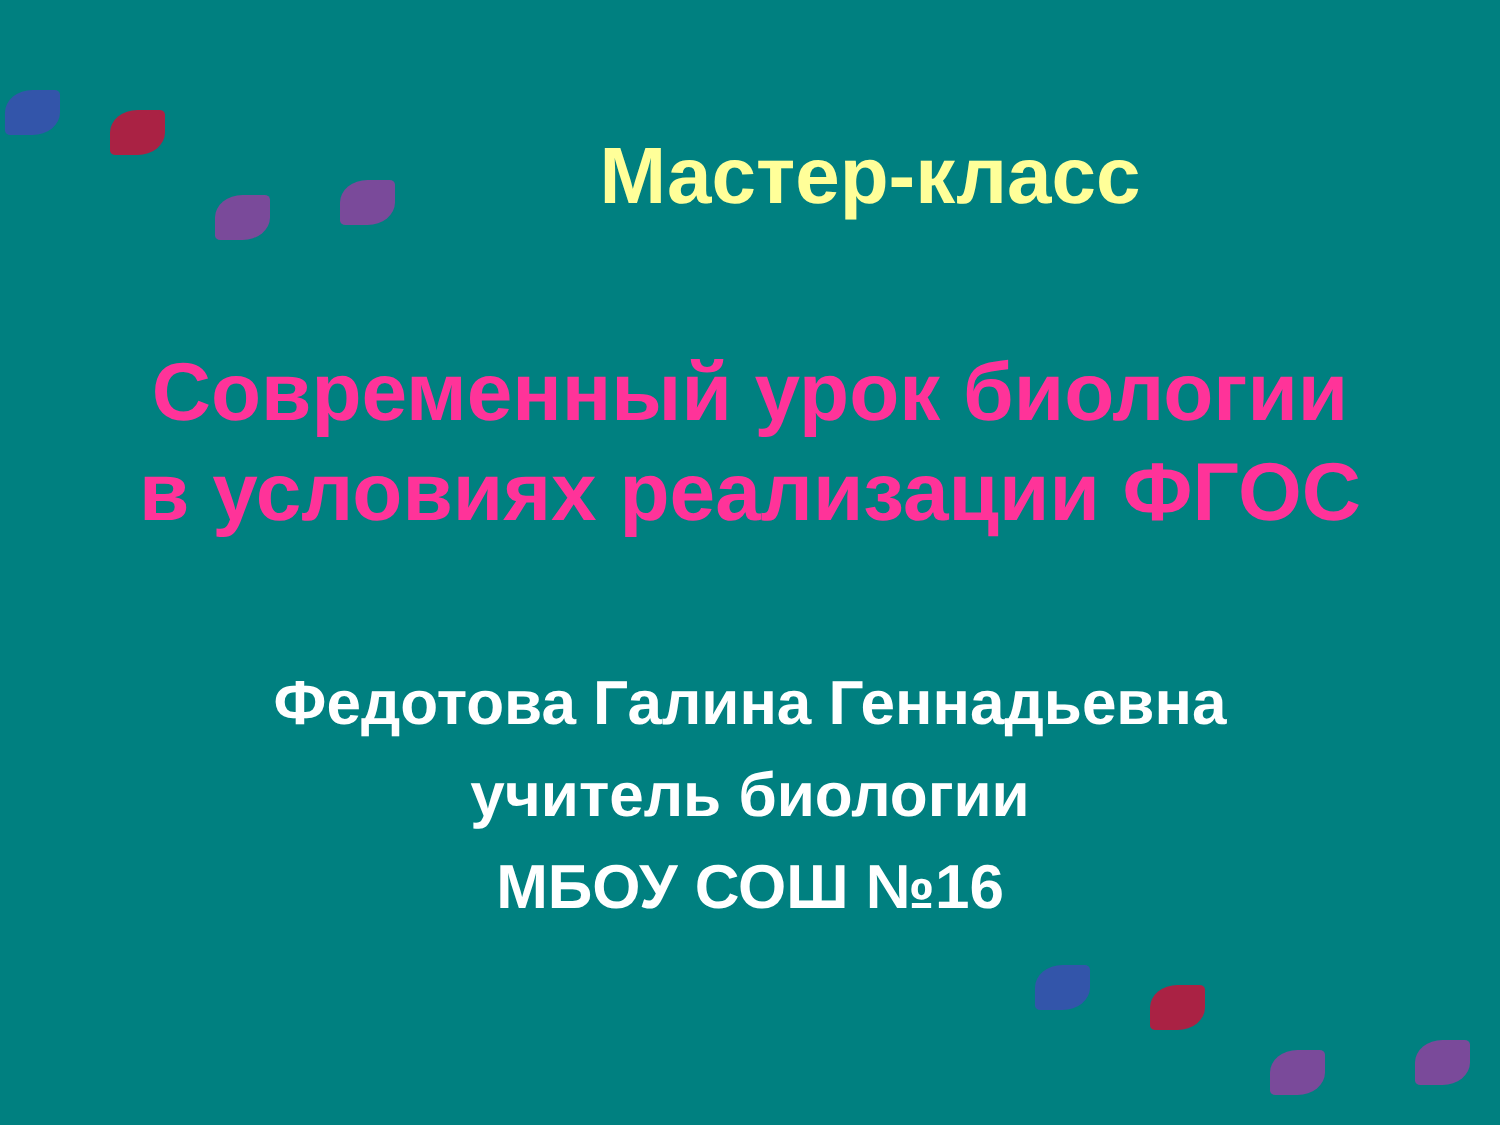Мастер-класс
Современный урок биологии
в условиях реализации ФГОС
Федотова Галина Геннадьевна
учитель биологии
МБОУ СОШ №16